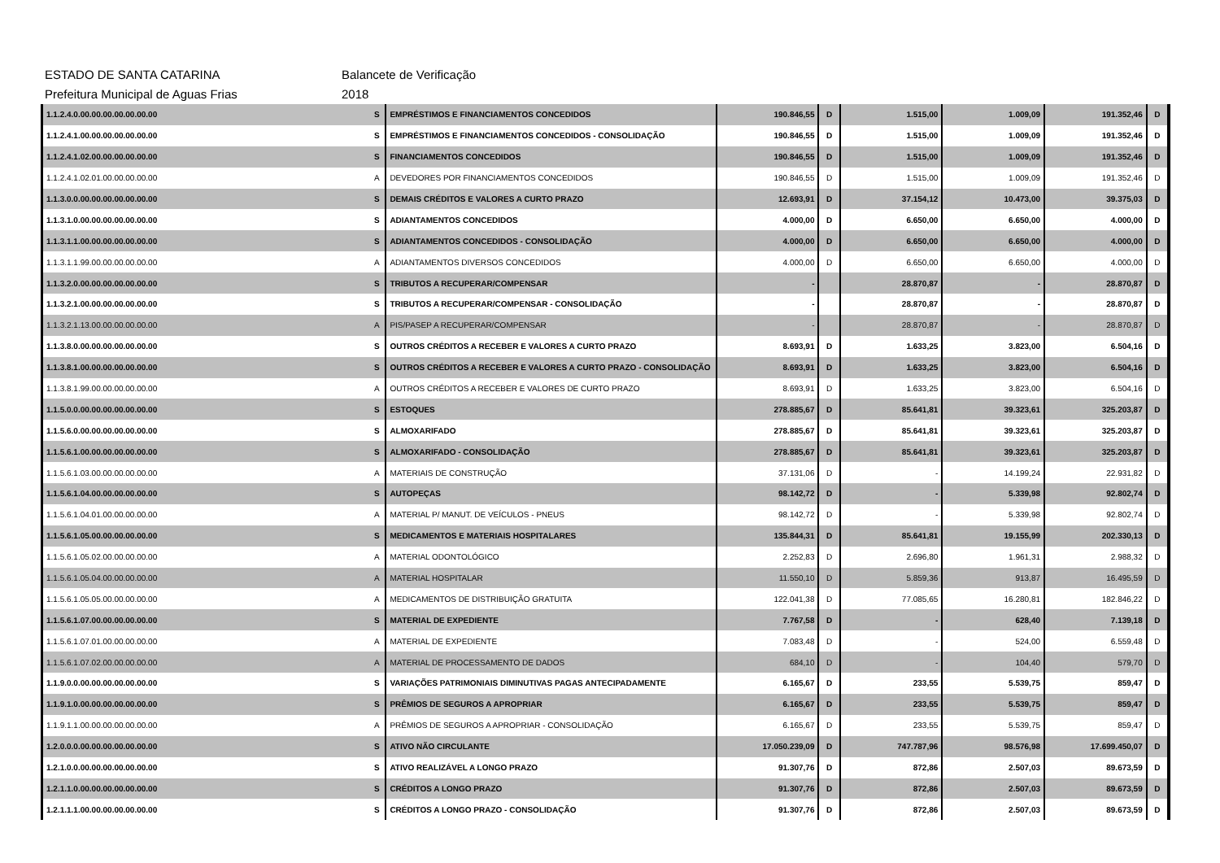ESTADO DE SANTA CATARINA Balancete de Verificação
Prefeitura Municipal de Aguas Frias 2018
| 1.1.2.4.0.00.00.00.00.00.00.00 | S | EMPRÉSTIMOS E FINANCIAMENTOS CONCEDIDOS | 190.846,55 | D | 1.515,00 | 1.009,09 | 191.352,46 | D | |
| 1.1.2.4.1.00.00.00.00.00.00.00 | S | EMPRÉSTIMOS E FINANCIAMENTOS CONCEDIDOS - CONSOLIDAÇÃO | 190.846,55 | D | 1.515,00 | 1.009,09 | 191.352,46 | D | |
| 1.1.2.4.1.02.00.00.00.00.00.00 | S | FINANCIAMENTOS CONCEDIDOS | 190.846,55 | D | 1.515,00 | 1.009,09 | 191.352,46 | D | |
| 1.1.2.4.1.02.01.00.00.00.00.00 | A | DEVEDORES POR FINANCIAMENTOS CONCEDIDOS | 190.846,55 | D | 1.515,00 | 1.009,09 | 191.352,46 | D | |
| 1.1.3.0.0.00.00.00.00.00.00.00 | S | DEMAIS CRÉDITOS E VALORES A CURTO PRAZO | 12.693,91 | D | 37.154,12 | 10.473,00 | 39.375,03 | D | |
| 1.1.3.1.0.00.00.00.00.00.00.00 | S | ADIANTAMENTOS CONCEDIDOS | 4.000,00 | D | 6.650,00 | 6.650,00 | 4.000,00 | D | |
| 1.1.3.1.1.00.00.00.00.00.00.00 | S | ADIANTAMENTOS CONCEDIDOS - CONSOLIDAÇÃO | 4.000,00 | D | 6.650,00 | 6.650,00 | 4.000,00 | D | |
| 1.1.3.1.1.99.00.00.00.00.00.00 | A | ADIANTAMENTOS DIVERSOS CONCEDIDOS | 4.000,00 | D | 6.650,00 | 6.650,00 | 4.000,00 | D | |
| 1.1.3.2.0.00.00.00.00.00.00.00 | S | TRIBUTOS A RECUPERAR/COMPENSAR | - | | 28.870,87 | - | 28.870,87 | D | |
| 1.1.3.2.1.00.00.00.00.00.00.00 | S | TRIBUTOS A RECUPERAR/COMPENSAR - CONSOLIDAÇÃO | - | | 28.870,87 | - | 28.870,87 | D | |
| 1.1.3.2.1.13.00.00.00.00.00.00 | A | PIS/PASEP A RECUPERAR/COMPENSAR | - | | 28.870,87 | - | 28.870,87 | D | |
| 1.1.3.8.0.00.00.00.00.00.00.00 | S | OUTROS CRÉDITOS A RECEBER E VALORES A CURTO PRAZO | 8.693,91 | D | 1.633,25 | 3.823,00 | 6.504,16 | D | |
| 1.1.3.8.1.00.00.00.00.00.00.00 | S | OUTROS CRÉDITOS A RECEBER E VALORES A CURTO PRAZO - CONSOLIDAÇÃO | 8.693,91 | D | 1.633,25 | 3.823,00 | 6.504,16 | D | |
| 1.1.3.8.1.99.00.00.00.00.00.00 | A | OUTROS CRÉDITOS A RECEBER E VALORES DE CURTO PRAZO | 8.693,91 | D | 1.633,25 | 3.823,00 | 6.504,16 | D | |
| 1.1.5.0.0.00.00.00.00.00.00.00 | S | ESTOQUES | 278.885,67 | D | 85.641,81 | 39.323,61 | 325.203,87 | D | |
| 1.1.5.6.0.00.00.00.00.00.00.00 | S | ALMOXARIFADO | 278.885,67 | D | 85.641,81 | 39.323,61 | 325.203,87 | D | |
| 1.1.5.6.1.00.00.00.00.00.00.00 | S | ALMOXARIFADO - CONSOLIDAÇÃO | 278.885,67 | D | 85.641,81 | 39.323,61 | 325.203,87 | D | |
| 1.1.5.6.1.03.00.00.00.00.00.00 | A | MATERIAIS DE CONSTRUÇÃO | 37.131,06 | D | - | 14.199,24 | 22.931,82 | D | |
| 1.1.5.6.1.04.00.00.00.00.00.00 | S | AUTOPEÇAS | 98.142,72 | D | - | 5.339,98 | 92.802,74 | D | |
| 1.1.5.6.1.04.01.00.00.00.00.00 | A | MATERIAL P/ MANUT. DE VEÍCULOS - PNEUS | 98.142,72 | D | - | 5.339,98 | 92.802,74 | D | |
| 1.1.5.6.1.05.00.00.00.00.00.00 | S | MEDICAMENTOS E MATERIAIS HOSPITALARES | 135.844,31 | D | 85.641,81 | 19.155,99 | 202.330,13 | D | |
| 1.1.5.6.1.05.02.00.00.00.00.00 | A | MATERIAL ODONTOLÓGICO | 2.252,83 | D | 2.696,80 | 1.961,31 | 2.988,32 | D | |
| 1.1.5.6.1.05.04.00.00.00.00.00 | A | MATERIAL HOSPITALAR | 11.550,10 | D | 5.859,36 | 913,87 | 16.495,59 | D | |
| 1.1.5.6.1.05.05.00.00.00.00.00 | A | MEDICAMENTOS DE DISTRIBUIÇÃO GRATUITA | 122.041,38 | D | 77.085,65 | 16.280,81 | 182.846,22 | D | |
| 1.1.5.6.1.07.00.00.00.00.00.00 | S | MATERIAL DE EXPEDIENTE | 7.767,58 | D | - | 628,40 | 7.139,18 | D | |
| 1.1.5.6.1.07.01.00.00.00.00.00 | A | MATERIAL DE EXPEDIENTE | 7.083,48 | D | - | 524,00 | 6.559,48 | D | |
| 1.1.5.6.1.07.02.00.00.00.00.00 | A | MATERIAL DE PROCESSAMENTO DE DADOS | 684,10 | D | - | 104,40 | 579,70 | D | |
| 1.1.9.0.0.00.00.00.00.00.00.00 | S | VARIAÇÕES PATRIMONIAIS DIMINUTIVAS PAGAS ANTECIPADAMENTE | 6.165,67 | D | 233,55 | 5.539,75 | 859,47 | D | |
| 1.1.9.1.0.00.00.00.00.00.00.00 | S | PRÊMIOS DE SEGUROS A APROPRIAR | 6.165,67 | D | 233,55 | 5.539,75 | 859,47 | D | |
| 1.1.9.1.1.00.00.00.00.00.00.00 | A | PRÊMIOS DE SEGUROS A APROPRIAR - CONSOLIDAÇÃO | 6.165,67 | D | 233,55 | 5.539,75 | 859,47 | D | |
| 1.2.0.0.0.00.00.00.00.00.00.00 | S | ATIVO NÃO CIRCULANTE | 17.050.239,09 | D | 747.787,96 | 98.576,98 | 17.699.450,07 | D | |
| 1.2.1.0.0.00.00.00.00.00.00.00 | S | ATIVO REALIZÁVEL A LONGO PRAZO | 91.307,76 | D | 872,86 | 2.507,03 | 89.673,59 | D | |
| 1.2.1.1.0.00.00.00.00.00.00.00 | S | CRÉDITOS A LONGO PRAZO | 91.307,76 | D | 872,86 | 2.507,03 | 89.673,59 | D | |
| 1.2.1.1.1.00.00.00.00.00.00.00 | S | CRÉDITOS A LONGO PRAZO - CONSOLIDAÇÃO | 91.307,76 | D | 872,86 | 2.507,03 | 89.673,59 | D | |